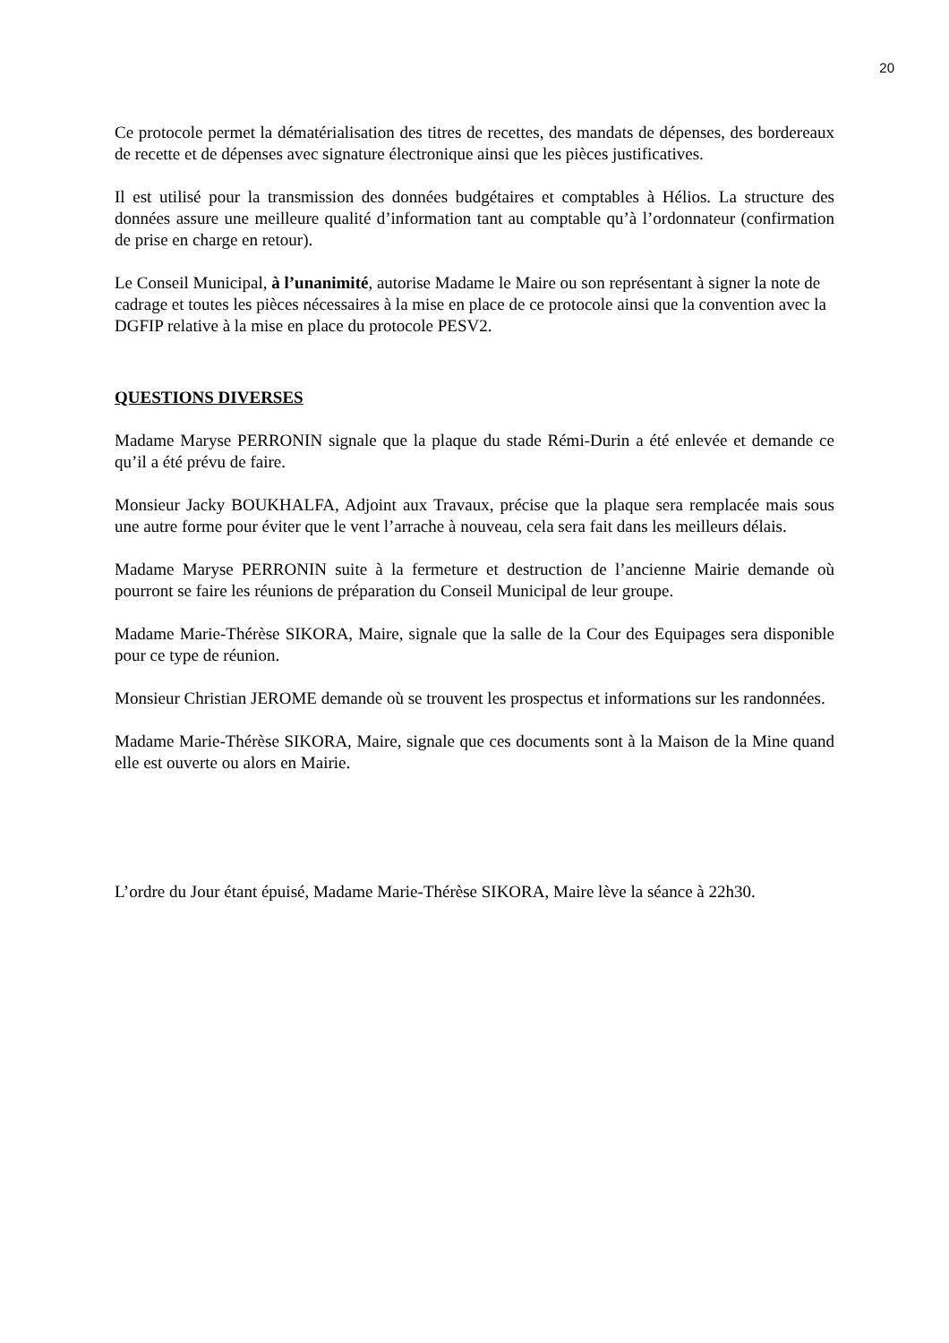20
Ce protocole permet la dématérialisation des titres de recettes, des mandats de dépenses, des bordereaux de recette et de dépenses avec signature électronique ainsi que les pièces justificatives.
Il est utilisé pour la transmission des données budgétaires et comptables à Hélios. La structure des données assure une meilleure qualité d’information tant au comptable qu’à l’ordonnateur (confirmation de prise en charge en retour).
Le Conseil Municipal, à l’unanimité, autorise Madame le Maire ou son représentant à signer la note de cadrage et toutes les pièces nécessaires à la mise en place de ce protocole ainsi que la convention avec la DGFIP relative à la mise en place du protocole PESV2.
QUESTIONS DIVERSES
Madame Maryse PERRONIN signale que la plaque du stade Rémi-Durin a été enlevée et demande ce qu’il a été prévu de faire.
Monsieur Jacky BOUKHALFA, Adjoint aux Travaux, précise que la plaque sera remplacée mais sous une autre forme pour éviter que le vent l’arrache à nouveau, cela sera fait dans les meilleurs délais.
Madame Maryse PERRONIN suite à la fermeture et destruction de l’ancienne Mairie demande où pourront se faire les réunions de préparation du Conseil Municipal de leur groupe.
Madame Marie-Thérèse SIKORA, Maire, signale que la salle de la Cour des Equipages sera disponible pour ce type de réunion.
Monsieur Christian JEROME demande où se trouvent les prospectus et informations sur les randonnées.
Madame Marie-Thérèse SIKORA, Maire, signale que ces documents sont à la Maison de la Mine quand elle est ouverte ou alors en Mairie.
L’ordre du Jour étant épuisé, Madame Marie-Thérèse SIKORA, Maire lève la séance à 22h30.